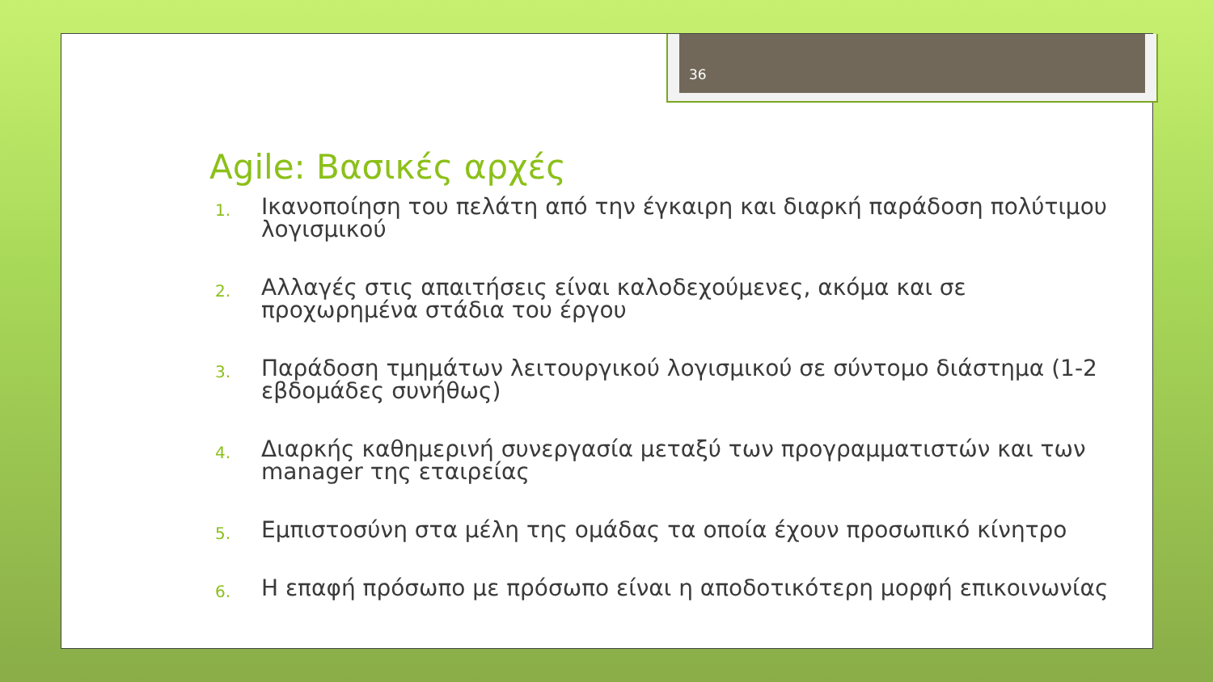36
Agile: Βασικές αρχές
1.
Ικανοποίηση του πελάτη από την έγκαιρη και διαρκή παράδοση πολύτιμου λογισμικού
2.
Αλλαγές στις απαιτήσεις είναι καλοδεχούμενες, ακόμα και σε προχωρημένα στάδια του έργου
3.
Παράδοση τμημάτων λειτουργικού λογισμικού σε σύντομο διάστημα (1-2 εβδομάδες συνήθως)
4.
Διαρκής καθημερινή συνεργασία μεταξύ των προγραμματιστών και των manager της εταιρείας
5.
Εμπιστοσύνη στα μέλη της ομάδας τα οποία έχουν προσωπικό κίνητρο
6.
Η επαφή πρόσωπο με πρόσωπο είναι η αποδοτικότερη μορφή επικοινωνίας